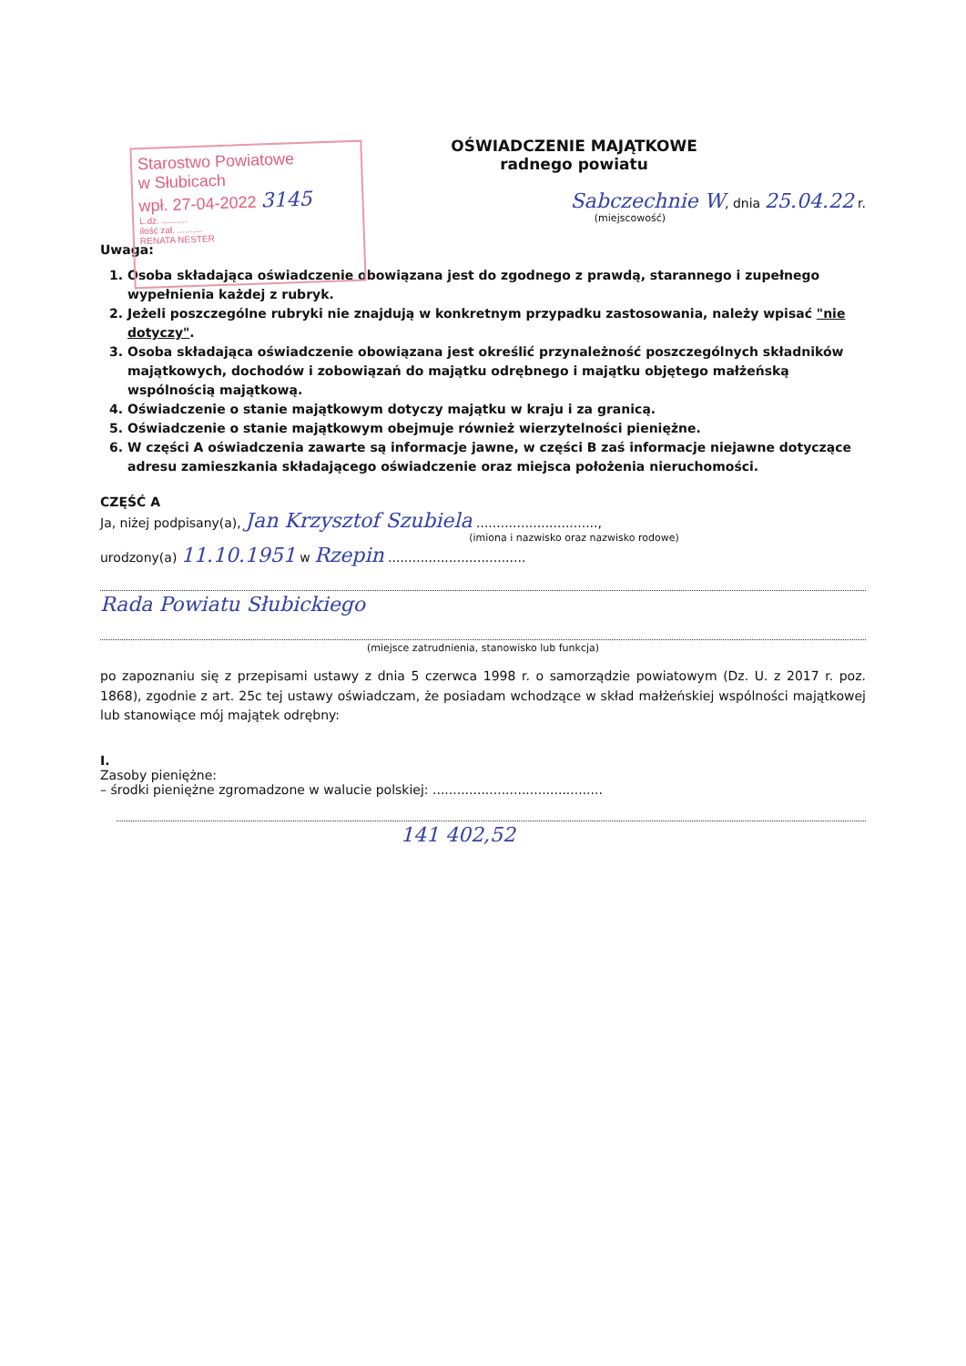Starostwo Powiatowe
w Słubicach
wpł. 27-04-2022 3145
L.dz. ..........
ilość zał. ..........
RENATA NESTER
OŚWIADCZENIE MAJĄTKOWE
radnego powiatu
Sabczechnie W, dnia 25.04.22 r.
(miejscowość)
Uwaga:
1. Osoba składająca oświadczenie obowiązana jest do zgodnego z prawdą, starannego i zupełnego wypełnienia każdej z rubryk.
2. Jeżeli poszczególne rubryki nie znajdują w konkretnym przypadku zastosowania, należy wpisać "nie dotyczy".
3. Osoba składająca oświadczenie obowiązana jest określić przynależność poszczególnych składników majątkowych, dochodów i zobowiązań do majątku odrębnego i majątku objętego małżeńską wspólnością majątkową.
4. Oświadczenie o stanie majątkowym dotyczy majątku w kraju i za granicą.
5. Oświadczenie o stanie majątkowym obejmuje również wierzytelności pieniężne.
6. W części A oświadczenia zawarte są informacje jawne, w części B zaś informacje niejawne dotyczące adresu zamieszkania składającego oświadczenie oraz miejsca położenia nieruchomości.
CZĘŚĆ A
Ja, niżej podpisany(a), Jan Krzysztof Szubiela ..............................,
(imiona i nazwisko oraz nazwisko rodowe)
urodzony(a) 11.10.1951 w Rzepin ..................................
Rada Powiatu Słubickiego
(miejsce zatrudnienia, stanowisko lub funkcja)
po zapoznaniu się z przepisami ustawy z dnia 5 czerwca 1998 r. o samorządzie powiatowym (Dz. U. z 2017 r. poz. 1868), zgodnie z art. 25c tej ustawy oświadczam, że posiadam wchodzące w skład małżeńskiej wspólności majątkowej lub stanowiące mój majątek odrębny:
I.
Zasoby pieniężne:
– środki pieniężne zgromadzone w walucie polskiej: ..........................................
141 402,52